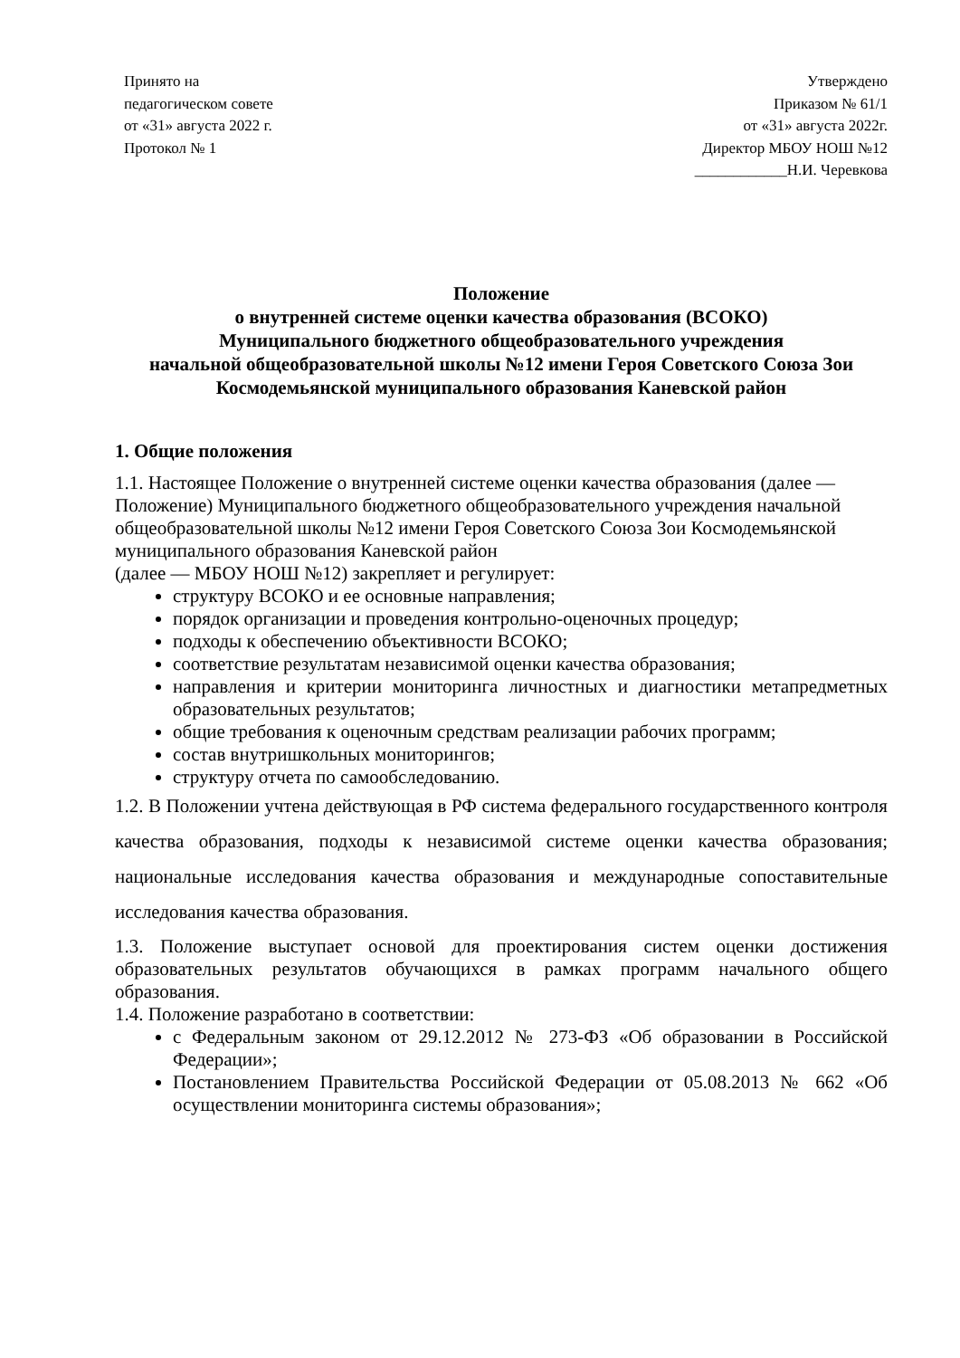Принято на
педагогическом совете
от «31» августа 2022 г.
Протокол № 1
Утверждено
Приказом № 61/1
от «31» августа 2022г.
Директор МБОУ НОШ №12
____________Н.И. Черевкова
Положение
о внутренней системе оценки качества образования (ВСОКО)
Муниципального бюджетного общеобразовательного учреждения
начальной общеобразовательной школы №12 имени Героя Советского Союза Зои Космодемьянской муниципального образования Каневской район
1. Общие положения
1.1. Настоящее Положение о внутренней системе оценки качества образования (далее — Положение) Муниципального бюджетного общеобразовательного учреждения начальной общеобразовательной школы №12 имени Героя Советского Союза Зои Космодемьянской муниципального образования Каневской район
(далее — МБОУ НОШ №12) закрепляет и регулирует:
структуру ВСОКО и ее основные направления;
порядок организации и проведения контрольно-оценочных процедур;
подходы к обеспечению объективности ВСОКО;
соответствие результатам независимой оценки качества образования;
направления и критерии мониторинга личностных и диагностики метапредметных образовательных результатов;
общие требования к оценочным средствам реализации рабочих программ;
состав внутришкольных мониторингов;
структуру отчета по самообследованию.
1.2. В Положении учтена действующая в РФ система федерального государственного контроля качества образования, подходы к независимой системе оценки качества образования; национальные исследования качества образования и международные сопоставительные исследования качества образования.
1.3. Положение выступает основой для проектирования систем оценки достижения образовательных результатов обучающихся в рамках программ начального общего образования.
1.4. Положение разработано в соответствии:
с Федеральным законом от 29.12.2012 № 273-ФЗ «Об образовании в Российской Федерации»;
Постановлением Правительства Российской Федерации от 05.08.2013 № 662 «Об осуществлении мониторинга системы образования»;